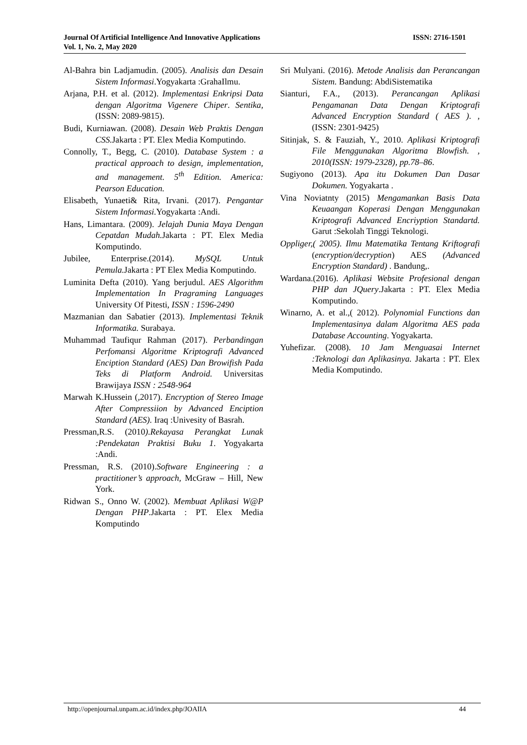ISSN: 2716-1501 Journal Of Artificial Intelligence And Innovative Applications
Vol. 1, No. 2, May 2020
Al-Bahra bin Ladjamudin. (2005). Analisis dan Desain Sistem Informasi.Yogyakarta :GrahaIlmu.
Arjana, P.H. et al. (2012). Implementasi Enkripsi Data dengan Algoritma Vigenere Chiper. Sentika, (ISSN: 2089-9815).
Budi, Kurniawan. (2008). Desain Web Praktis Dengan CSS. Jakarta : PT. Elex Media Komputindo.
Connolly, T., Begg, C. (2010). Database System : a practical approach to design, implementation, and management. 5<sup>th</sup> Edition. America: Pearson Education.
Elisabeth, Yunaeti& Rita, Irvani. (2017). Pengantar Sistem Informasi. Yogyakarta :Andi.
Hans, Limantara. (2009). Jelajah Dunia Maya Dengan Cepatdan Mudah. Jakarta : PT. Elex Media Komputindo.
Jubilee, Enterprise.(2014). MySQL Untuk Pemula. Jakarta : PT Elex Media Komputindo.
Luminita Defta (2010). Yang berjudul. AES Algorithm Implementation In Pragraming Languages University Of Pitesti, ISSN : 1596-2490
Mazmanian dan Sabatier (2013). Implementasi Teknik Informatika. Surabaya.
Muhammad Taufiqur Rahman (2017). Perbandingan Perfomansi Algoritme Kriptografi Advanced Enciption Standard (AES) Dan Browifish Pada Teks di Platform Android. Universitas Brawijaya ISSN : 2548-964
Marwah K.Hussein (,2017). Encryption of Stereo Image After Compressiion by Advanced Enciption Standard (AES). Iraq :Univesity of Basrah.
Pressman,R.S. (2010).Rekayasa Perangkat Lunak :Pendekatan Praktisi Buku 1. Yogyakarta :Andi.
Pressman, R.S. (2010).Software Engineering : a practitioner’s approach, McGraw – Hill, New York.
Ridwan S., Onno W. (2002). Membuat Aplikasi W@P Dengan PHP.Jakarta : PT. Elex Media Komputindo
Sri Mulyani. (2016). Metode Analisis dan Perancangan Sistem. Bandung: AbdiSistematika
Sianturi, F.A., (2013). Perancangan Aplikasi Pengamanan Data Dengan Kriptografi Advanced Encryption Standard ( AES ). , (ISSN: 2301-9425)
Sitinjak, S. & Fauziah, Y., 2010. Aplikasi Kriptografi File Menggunakan Algoritma Blowfish. , 2010(ISSN: 1979-2328), pp.78–86.
Sugiyono (2013). Apa itu Dokumen Dan Dasar Dokumen. Yogyakarta .
Vina Noviatnty (2015) Mengamankan Basis Data Keuaangan Koperasi Dengan Menggunakan Kriptografi Advanced Encriyption Standartd. Garut :Sekolah Tinggi Teknologi.
Oppliger,( 2005). Ilmu Matematika Tentang Kriftografi (encryption/decryption) AES (Advanced Encryption Standard) . Bandung,.
Wardana.(2016). Aplikasi Website Profesional dengan PHP dan JQuery.Jakarta : PT. Elex Media Komputindo.
Winarno, A. et al.,( 2012). Polynomial Functions dan Implementasinya dalam Algoritma AES pada Database Accounting. Yogyakarta.
Yuhefizar. (2008). 10 Jam Menguasai Internet :Teknologi dan Aplikasinya. Jakarta : PT. Elex Media Komputindo.
44 http://openjournal.unpam.ac.id/index.php/JOAIIA